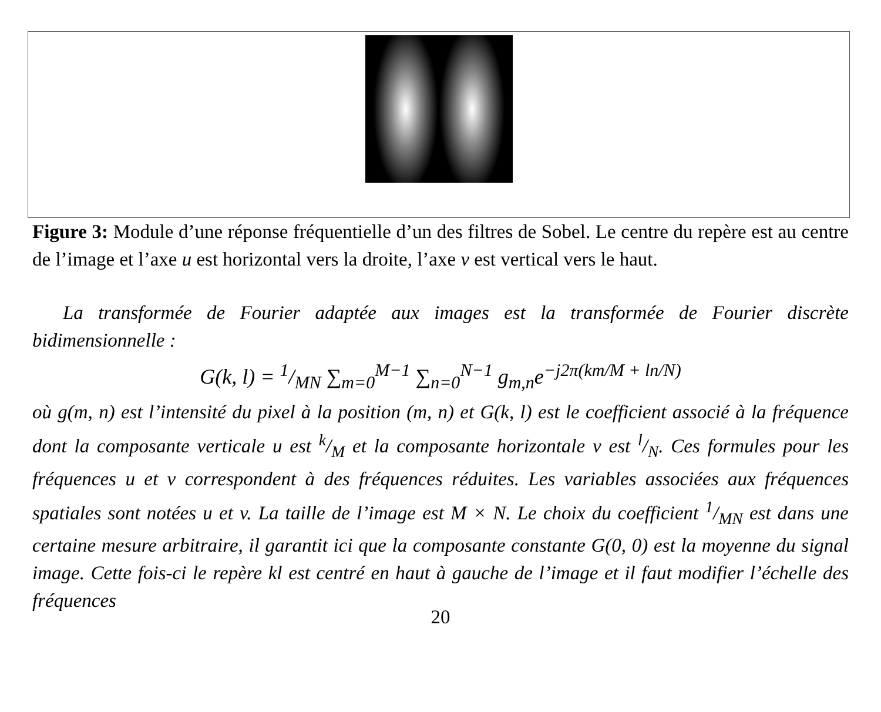Figure 3: Module d’une réponse fréquentielle d’un des filtres de Sobel. Le centre du repère est au centre de l’image et l’axe u est horizontal vers la droite, l’axe v est vertical vers le haut.
La transformée de Fourier adaptée aux images est la transformée de Fourier discrète bidimensionnelle :
G(k, l) = 1/MN ∑<sub>m=0</sub><sup>M−1</sup> ∑<sub>n=0</sub><sup>N−1</sup> g<sub>m,n</sub>e<sup>−j2π(km/M + ln/N)</sup>
où g(m, n) est l’intensité du pixel à la position (m, n) et G(k, l) est le coefficient associé à la fréquence dont la composante verticale u est k/M et la composante horizontale v est l/N. Ces formules pour les fréquences u et v correspondent à des fréquences réduites. Les variables associées aux fréquences spatiales sont notées u et v. La taille de l’image est M × N. Le choix du coefficient 1/MN est dans une certaine mesure arbitraire, il garantit ici que la composante constante G(0, 0) est la moyenne du signal image. Cette fois-ci le repère kl est centré en haut à gauche de l’image et il faut modifier l’échelle des fréquences
20